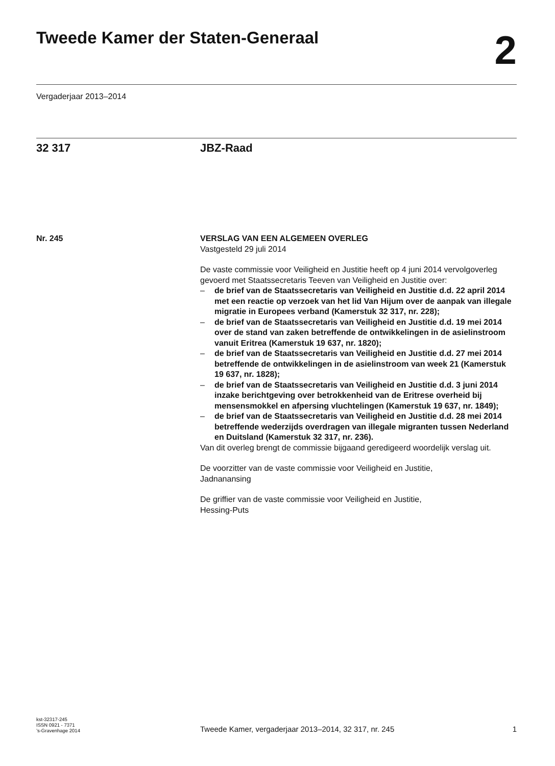Tweede Kamer der Staten-Generaal
2
Vergaderjaar 2013–2014
32 317 JBZ-Raad
Nr. 245 VERSLAG VAN EEN ALGEMEEN OVERLEG
Vastgesteld 29 juli 2014
De vaste commissie voor Veiligheid en Justitie heeft op 4 juni 2014 vervolgoverleg gevoerd met Staatssecretaris Teeven van Veiligheid en Justitie over:
– de brief van de Staatssecretaris van Veiligheid en Justitie d.d. 22 april 2014 met een reactie op verzoek van het lid Van Hijum over de aanpak van illegale migratie in Europees verband (Kamerstuk 32 317, nr. 228);
– de brief van de Staatssecretaris van Veiligheid en Justitie d.d. 19 mei 2014 over de stand van zaken betreffende de ontwikkelingen in de asielinstroom vanuit Eritrea (Kamerstuk 19 637, nr. 1820);
– de brief van de Staatssecretaris van Veiligheid en Justitie d.d. 27 mei 2014 betreffende de ontwikkelingen in de asielinstroom van week 21 (Kamerstuk 19 637, nr. 1828);
– de brief van de Staatssecretaris van Veiligheid en Justitie d.d. 3 juni 2014 inzake berichtgeving over betrokkenheid van de Eritrese overheid bij mensensmokkel en afpersing vluchtelingen (Kamerstuk 19 637, nr. 1849);
– de brief van de Staatssecretaris van Veiligheid en Justitie d.d. 28 mei 2014 betreffende wederzijds overdragen van illegale migranten tussen Nederland en Duitsland (Kamerstuk 32 317, nr. 236).
Van dit overleg brengt de commissie bijgaand geredigeerd woordelijk verslag uit.
De voorzitter van de vaste commissie voor Veiligheid en Justitie,
Jadnanansing
De griffier van de vaste commissie voor Veiligheid en Justitie,
Hessing-Puts
kst-32317-245
ISSN 0921 - 7371
’s-Gravenhage 2014
Tweede Kamer, vergaderjaar 2013–2014, 32 317, nr. 245
1